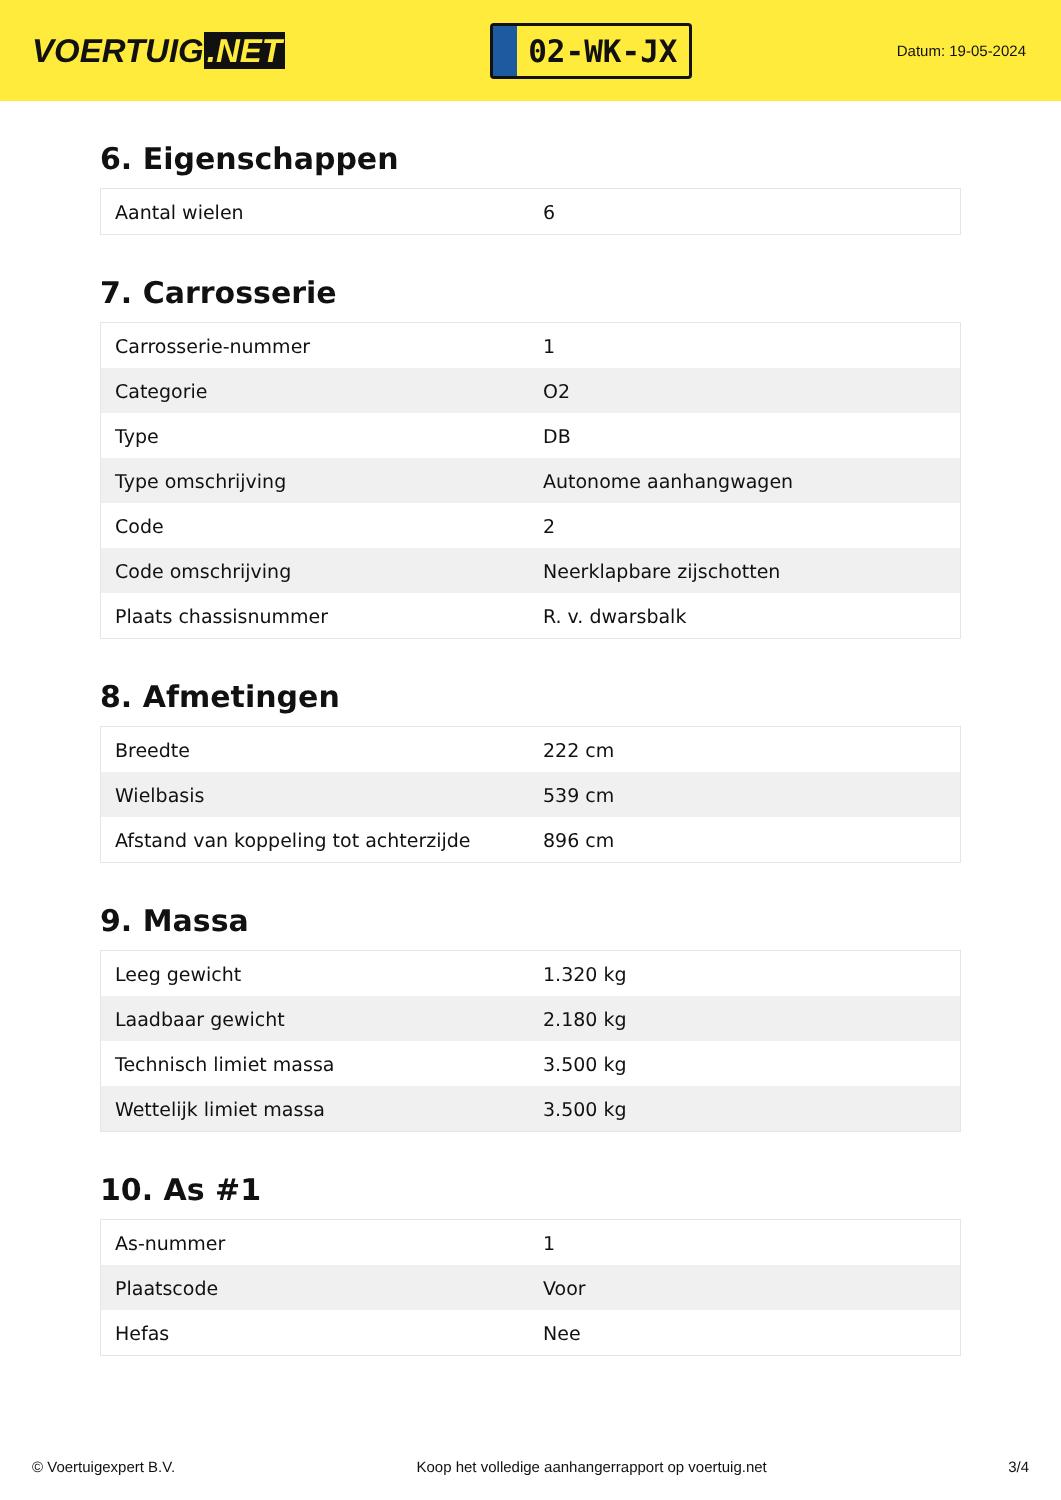VOERTUIG.NET
02-WK-JX
Datum: 19-05-2024
6. Eigenschappen
| Aantal wielen | 6 |
7. Carrosserie
| Carrosserie-nummer | 1 |
| Categorie | O2 |
| Type | DB |
| Type omschrijving | Autonome aanhangwagen |
| Code | 2 |
| Code omschrijving | Neerklapbare zijschotten |
| Plaats chassisnummer | R. v. dwarsbalk |
8. Afmetingen
| Breedte | 222 cm |
| Wielbasis | 539 cm |
| Afstand van koppeling tot achterzijde | 896 cm |
9. Massa
| Leeg gewicht | 1.320 kg |
| Laadbaar gewicht | 2.180 kg |
| Technisch limiet massa | 3.500 kg |
| Wettelijk limiet massa | 3.500 kg |
10. As #1
| As-nummer | 1 |
| Plaatscode | Voor |
| Hefas | Nee |
© Voertuigexpert B.V. Koop het volledige aanhangerrapport op voertuig.net 3/4